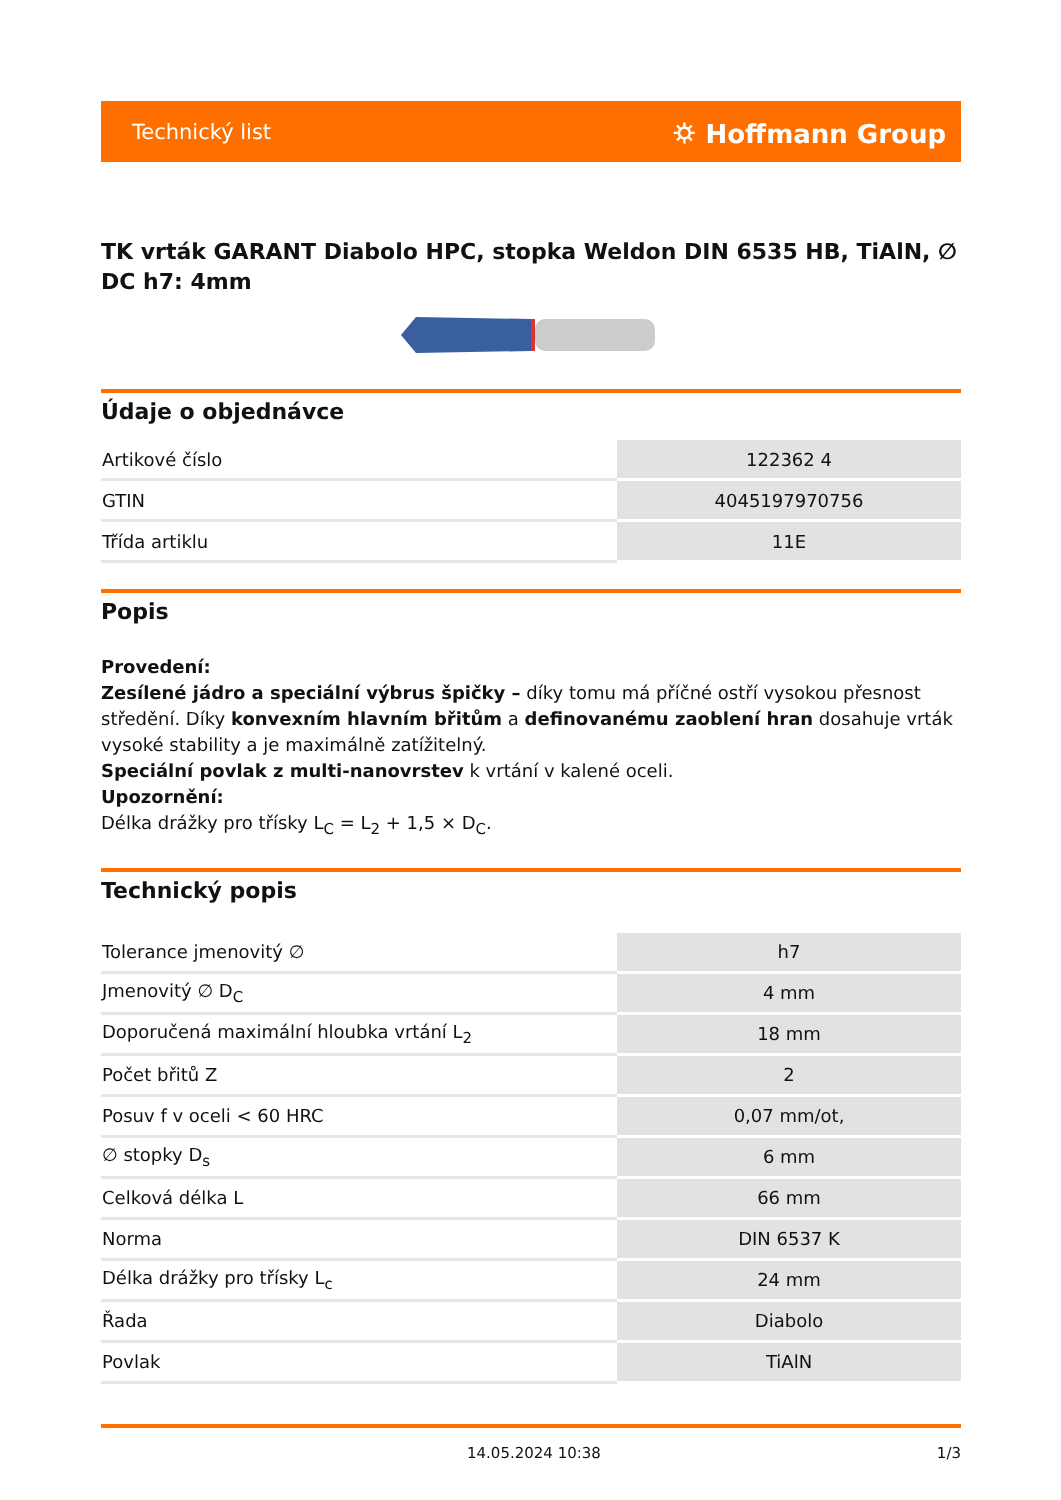Technický list ⛭ Hoffmann Group
TK vrták GARANT Diabolo HPC, stopka Weldon DIN 6535 HB, TiAlN, ∅ DC h7: 4mm
Údaje o objednávce
| Artikové číslo | 122362 4 |
| GTIN | 4045197970756 |
| Třída artiklu | 11E |
Popis
Provedení:
Zesílené jádro a speciální výbrus špičky – díky tomu má příčné ostří vysokou přesnost středění. Díky konvexním hlavním břitům a definovanému zaoblení hran dosahuje vrták vysoké stability a je maximálně zatížitelný.
Speciální povlak z multi-nanovrstev k vrtání v kalené oceli.
Upozornění:
Délka drážky pro třísky L<sub>C</sub> = L<sub>2</sub> + 1,5 × D<sub>C</sub>.
Technický popis
| Tolerance jmenovitý ∅ | h7 |
| Jmenovitý ∅ D<sub>C</sub> | 4 mm |
| Doporučená maximální hloubka vrtání L<sub>2</sub> | 18 mm |
| Počet břitů Z | 2 |
| Posuv f v oceli < 60 HRC | 0,07 mm/ot, |
| ∅ stopky D<sub>s</sub> | 6 mm |
| Celková délka L | 66 mm |
| Norma | DIN 6537 K |
| Délka drážky pro třísky L<sub>c</sub> | 24 mm |
| Řada | Diabolo |
| Povlak | TiAlN |
14.05.2024 10:38 1/3